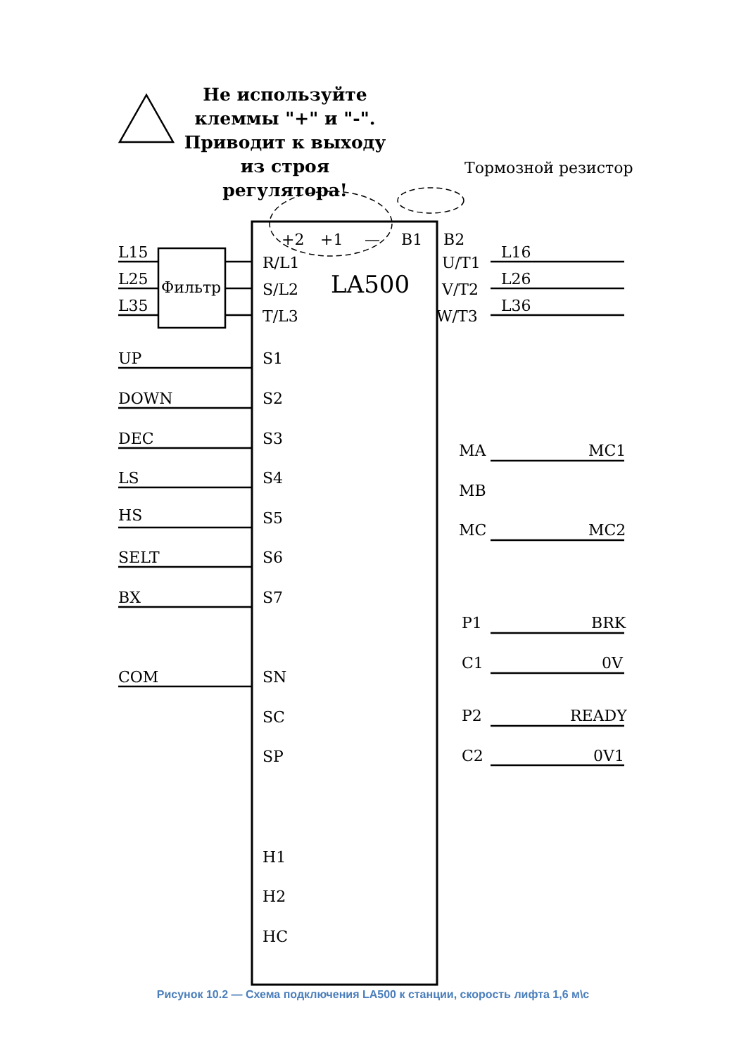+2
+1
—
B1
B2
Тормозной резистор
L15
L25
L35
Фильтр
R/L1
S/L2
T/L3
LA500
U/T1
V/T2
W/T3
L16
L26
L36
UP
S1
DOWN
S2
DEC
S3
LS
S4
HS
S5
SELT
S6
BX
S7
MA
MC1
MB
MC
MC2
P1
BRK
C1
0V
P2
READY
C2
0V1
COM
SN
SC
SP
H1
H2
HC
Не используйте
клеммы "+" и "-".
Приводит к выходу
из строя регулятора!
Рисунок 10.2 — Схема подключения LA500 к станции, скорость лифта 1,6 м\с